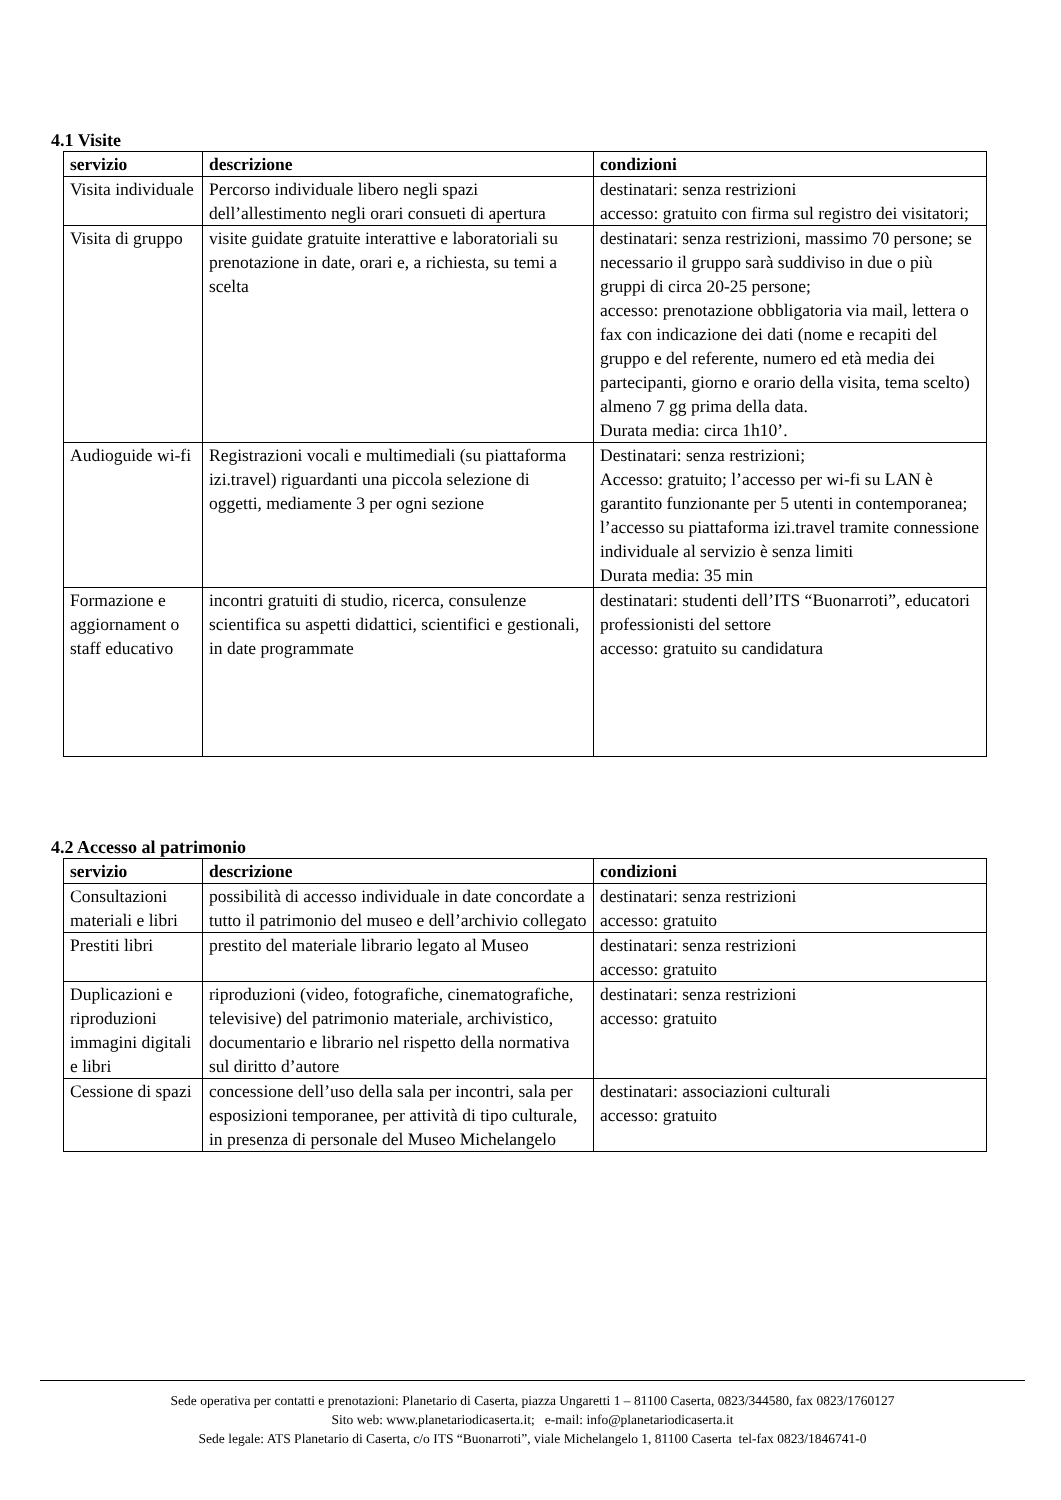4.1 Visite
| servizio | descrizione | condizioni |
| --- | --- | --- |
| Visita individuale | Percorso individuale libero negli spazi dell’allestimento negli orari consueti di apertura | destinatari: senza restrizioni accesso: gratuito con firma sul registro dei visitatori; |
| Visita di gruppo | visite guidate gratuite interattive e laboratoriali su prenotazione in date, orari e, a richiesta, su temi a scelta | destinatari: senza restrizioni, massimo 70 persone; se necessario il gruppo sarà suddiviso in due o più gruppi di circa 20-25 persone; accesso: prenotazione obbligatoria via mail, lettera o fax con indicazione dei dati (nome e recapiti del gruppo e del referente, numero ed età media dei partecipanti, giorno e orario della visita, tema scelto) almeno 7 gg prima della data. Durata media: circa 1h10’. |
| Audioguide wi-fi | Registrazioni vocali e multimediali (su piattaforma izi.travel) riguardanti una piccola selezione di oggetti, mediamente 3 per ogni sezione | Destinatari: senza restrizioni; Accesso: gratuito; l’accesso per wi-fi su LAN è garantito funzionante per 5 utenti in contemporanea; l’accesso su piattaforma izi.travel tramite connessione individuale al servizio è senza limiti Durata media: 35 min |
| Formazione e aggiornament o staff educativo | incontri gratuiti di studio, ricerca, consulenze scientifica su aspetti didattici, scientifici e gestionali, in date programmate | destinatari: studenti dell’ITS “Buonarroti”, educatori professionisti del settore accesso: gratuito su candidatura |
4.2 Accesso al patrimonio
| servizio | descrizione | condizioni |
| --- | --- | --- |
| Consultazioni materiali e libri | possibilità di accesso individuale in date concordate a tutto il patrimonio del museo e dell’archivio collegato | destinatari: senza restrizioni accesso: gratuito |
| Prestiti libri | prestito del materiale librario legato al Museo | destinatari: senza restrizioni accesso: gratuito |
| Duplicazioni e riproduzioni immagini digitali e libri | riproduzioni (video, fotografiche, cinematografiche, televisive) del patrimonio materiale, archivistico, documentario e librario nel rispetto della normativa sul diritto d’autore | destinatari: senza restrizioni accesso: gratuito |
| Cessione di spazi | concessione dell’uso della sala per incontri, sala per esposizioni temporanee, per attività di tipo culturale, in presenza di personale del Museo Michelangelo | destinatari: associazioni culturali accesso: gratuito |
Sede operativa per contatti e prenotazioni: Planetario di Caserta, piazza Ungaretti 1 – 81100 Caserta, 0823/344580, fax 0823/1760127
Sito web: www.planetariodicaserta.it; e-mail: info@planetariodicaserta.it
Sede legale: ATS Planetario di Caserta, c/o ITS “Buonarroti”, viale Michelangelo 1, 81100 Caserta tel-fax 0823/1846741-0